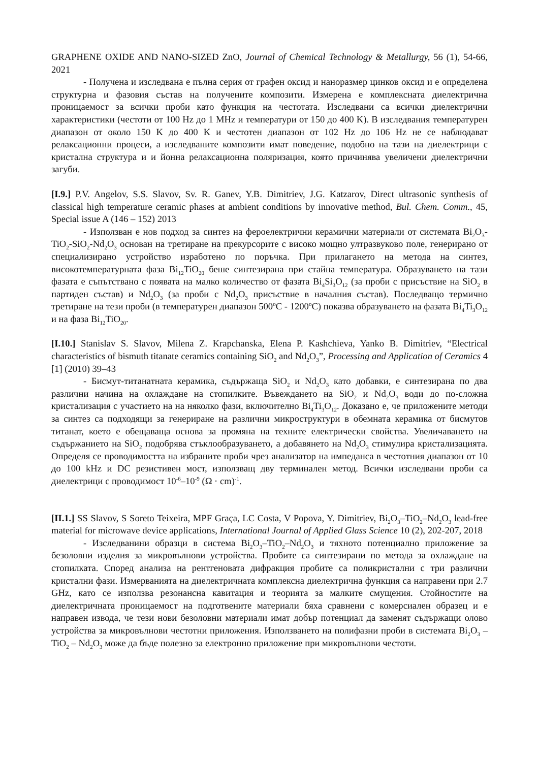GRAPHENE OXIDE AND NANO-SIZED ZnO, Journal of Chemical Technology & Metallurgy, 56 (1), 54-66, 2021
- Получена и изследвана е пълна серия от графен оксид и наноразмер цинков оксид и е определена структурна и фазовия състав на получените композити. Измерена е комплексната диелектрична проницаемост за всички проби като функция на честотата. Изследвани са всички диелектрични характеристики (честоти от 100 Hz до 1 MHz и температури от 150 до 400 K). В изследвания температурен диапазон от около 150 K до 400 K и честотен диапазон от 102 Hz до 106 Hz не се наблюдават релаксационни процеси, а изследваните композити имат поведение, подобно на тази на диелектрици с кристална структура и и йонна релаксационна поляризация, която причинява увеличени диелектрични загуби.
[I.9.] P.V. Angelov, S.S. Slavov, Sv. R. Ganev, Y.B. Dimitriev, J.G. Katzarov, Direct ultrasonic synthesis of classical high temperature ceramic phases at ambient conditions by innovative method, Bul. Chem. Comm., 45, Special issue A (146 – 152) 2013
- Използван е нов подход за синтез на фероелектрични керамични материали от системата Bi<sub>2</sub>O<sub>3</sub>-TiO<sub>2</sub>-SiO<sub>2</sub>-Nd<sub>2</sub>O<sub>3</sub> основан на третиране на прекурсорите с високо мощно ултразвуково поле, генерирано от специализирано устройство изработено по поръчка. При прилагането на метода на синтез, високотемпературната фаза Bi<sub>12</sub>TiO<sub>20</sub> беше синтезирана при стайна температура. Образуването на тази фазата е съпътствано с появата на малко количество от фазата Bi<sub>4</sub>Si<sub>3</sub>O<sub>12</sub> (за проби с присъствие на SiO<sub>2</sub> в партиден състав) и Nd<sub>2</sub>O<sub>3</sub> (за проби с Nd<sub>2</sub>O<sub>3</sub> присъствие в началния състав). Последващо термично третиране на тези проби (в температурен диапазон 500<sup>o</sup>C - 1200<sup>o</sup>C) показва образуването на фазата Bi<sub>4</sub>Ti<sub>3</sub>O<sub>12</sub> и на фаза Bi<sub>12</sub>TiO<sub>20</sub>.
[I.10.] Stanislav S. Slavov, Milena Z. Krapchanska, Elena P. Kashchieva, Yanko B. Dimitriev, “Electrical characteristics of bismuth titanate ceramics containing SiO<sub>2</sub> and Nd<sub>2</sub>O<sub>3</sub>”, Processing and Application of Ceramics 4 [1] (2010) 39–43
- Бисмут-титанатната керамика, съдържаща SiO<sub>2</sub> и Nd<sub>2</sub>O<sub>3</sub> като добавки, е синтезирана по два различни начина на охлаждане на стопилките. Въвеждането на SiO<sub>2</sub> и Nd<sub>2</sub>O<sub>3</sub> води до по-сложна кристализация с участието на на няколко фази, включително Bi<sub>4</sub>Ti<sub>3</sub>O<sub>12</sub>. Доказано е, че приложените методи за синтез са подходящи за генериране на различни микроструктури в обемната керамика от бисмутов титанат, което е обещаваща основа за промяна на техните електрически свойства. Увеличаването на съдържанието на SiO<sub>2</sub> подобрява стъклообразуването, а добавянето на Nd<sub>2</sub>O<sub>3</sub> стимулира кристализацията. Определя се проводимостта на избраните проби чрез анализатор на импеданса в честотния диапазон от 10 до 100 kHz и DC резистивен мост, използващ дву терминален метод. Всички изследвани проби са диелектрици с проводимост 10<sup>-6</sup>–10<sup>-9</sup> (Ω · cm)<sup>-1</sup>.
[II.1.] SS Slavov, S Soreto Teixeira, MPF Graça, LC Costa, V Popova, Y. Dimitriev, Bi<sub>2</sub>O<sub>3</sub>–TiO<sub>2</sub>–Nd<sub>2</sub>O<sub>3</sub> lead-free material for microwave device applications, International Journal of Applied Glass Science 10 (2), 202-207, 2018
- Изследванини образци в система Bi<sub>2</sub>O<sub>3</sub>–TiO<sub>2</sub>–Nd<sub>2</sub>O<sub>3</sub> и тяхното потенциално приложение за безоловни изделия за микровълнови устройства. Пробите са синтезирани по метода за охлаждане на стопилката. Според анализа на рентгеновата дифракция пробите са поликристални с три различни кристални фази. Измерванията на диелектричната комплексна диелектрична функция са направени при 2.7 GHz, като се използва резонансна кавитация и теорията за малките смущения. Стойностите на диелектричната проницаемост на подготвените материали бяха сравнени с комерсиален образец и е направен извода, че тези нови безоловни материали имат добър потенциал да заменят съдържащи олово устройства за микровълнови честотни приложения. Използването на полифазни проби в системата Bi<sub>2</sub>O<sub>3</sub> – TiO<sub>2</sub> – Nd<sub>2</sub>O<sub>3</sub> може да бъде полезно за електронно приложение при микровълнови честоти.